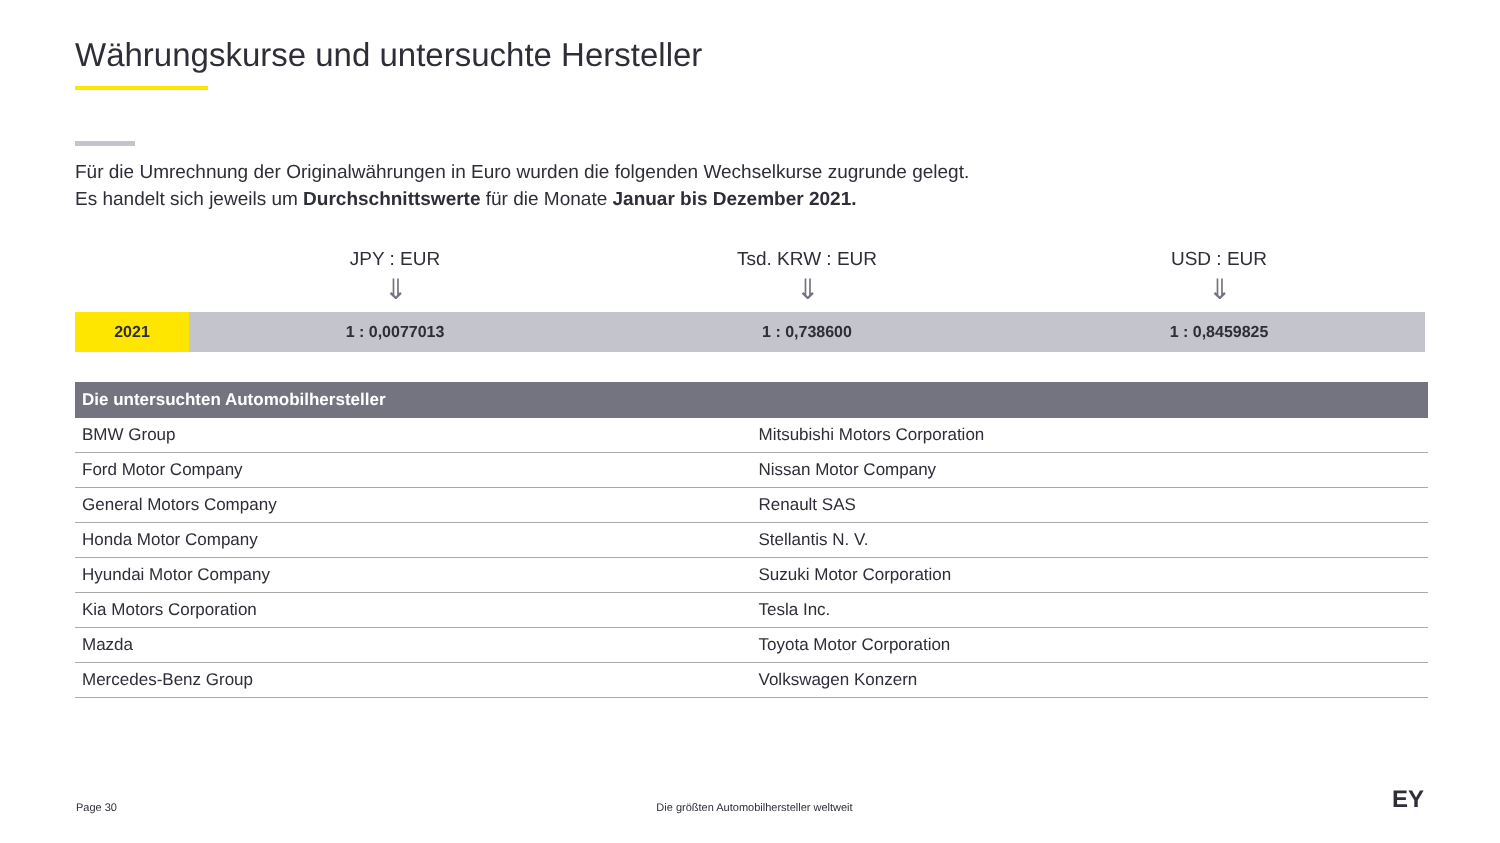Währungskurse und untersuchte Hersteller
Für die Umrechnung der Originalwährungen in Euro wurden die folgenden Wechselkurse zugrunde gelegt.
Es handelt sich jeweils um Durchschnittswerte für die Monate Januar bis Dezember 2021.
JPY : EUR
⇓
Tsd. KRW : EUR
⇓
USD : EUR
⇓
2021 1 : 0,0077013 1 : 0,738600 1 : 0,8459825
| Die untersuchten Automobilhersteller | |
| --- | --- |
| BMW Group | Mitsubishi Motors Corporation |
| Ford Motor Company | Nissan Motor Company |
| General Motors Company | Renault SAS |
| Honda Motor Company | Stellantis N. V. |
| Hyundai Motor Company | Suzuki Motor Corporation |
| Kia Motors Corporation | Tesla Inc. |
| Mazda | Toyota Motor Corporation |
| Mercedes-Benz Group | Volkswagen Konzern |
Page 30 Die größten Automobilhersteller weltweit EY